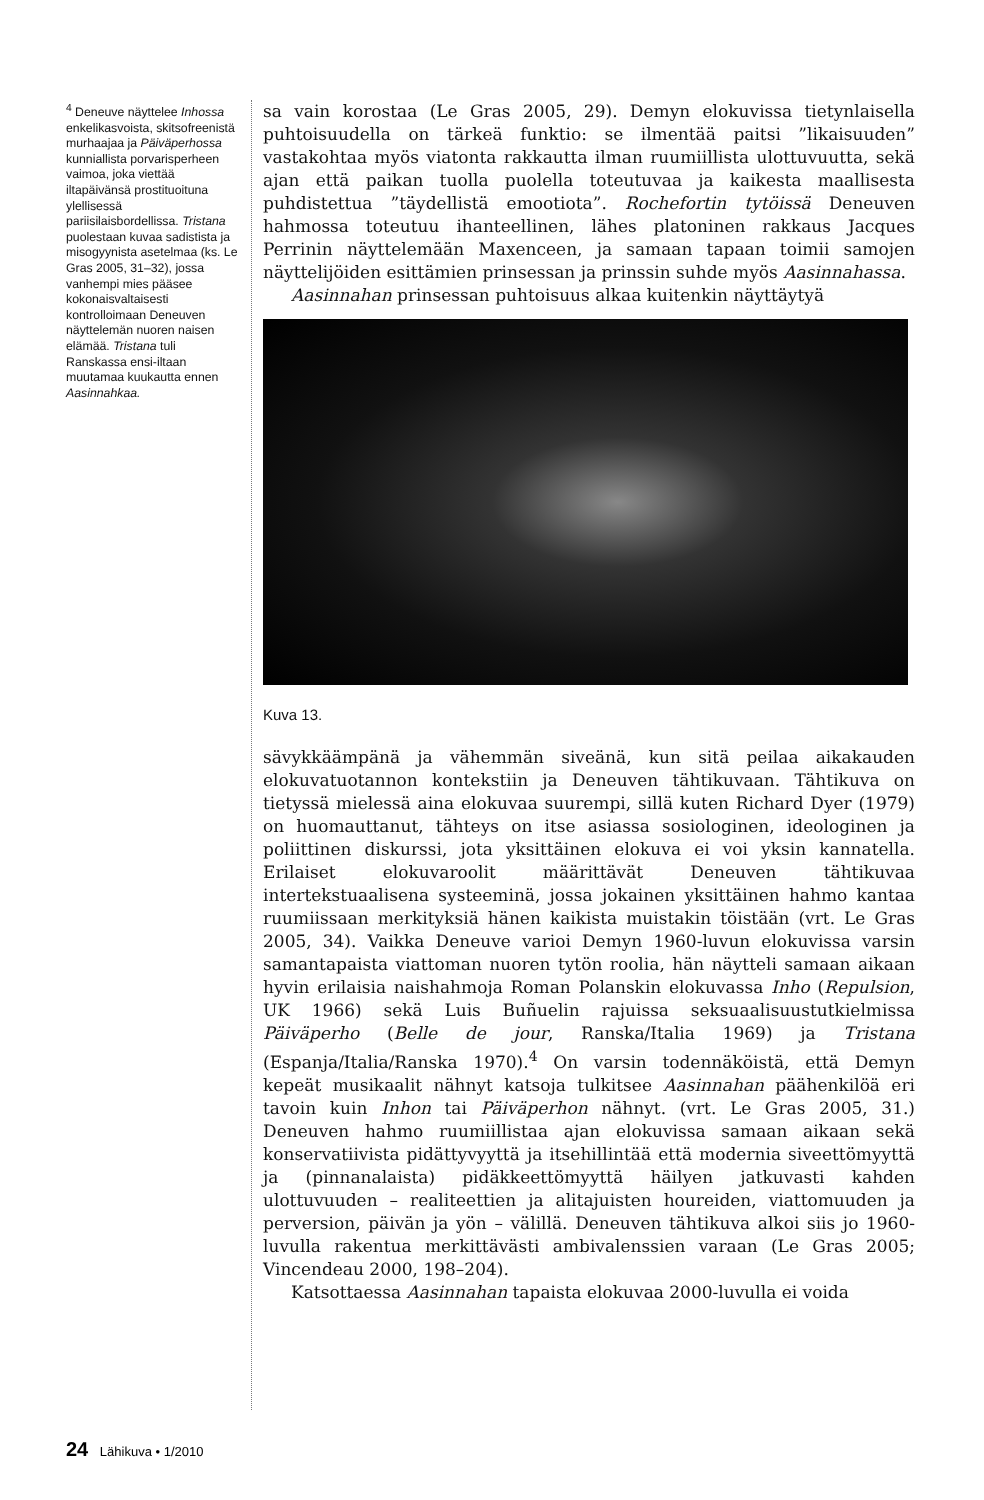<sup>4</sup> Deneuve näyttelee Inhossa enkelikasvoista, skitsofreenistä murhaajaa ja Päiväperhossa kunniallista porvarisperheen vaimoa, joka viettää iltapäivänsä prostituoituna ylellisessä pariisilaisbordellissa. Tristana puolestaan kuvaa sadistista ja misogyynista asetelmaa (ks. Le Gras 2005, 31–32), jossa vanhempi mies pääsee kokonaisvaltaisesti kontrolloimaan Deneuven näyttelemän nuoren naisen elämää. Tristana tuli Ranskassa ensi-iltaan muutamaa kuukautta ennen Aasinnahkaa.
sa vain korostaa (Le Gras 2005, 29). Demyn elokuvissa tietynlaisella puhtoisuudella on tärkeä funktio: se ilmentää paitsi ”likaisuuden” vastakohtaa myös viatonta rakkautta ilman ruumiillista ulottuvuutta, sekä ajan että paikan tuolla puolella toteutuvaa ja kaikesta maallisesta puhdistettua ”täydellistä emootiota”. Rochefortin tytöissä Deneuven hahmossa toteutuu ihanteellinen, lähes platoninen rakkaus Jacques Perrinin näyttelemään Maxenceen, ja samaan tapaan toimii samojen näyttelijöiden esittämien prinsessan ja prinssin suhde myös Aasinnahassa.
Aasinnahan prinsessan puhtoisuus alkaa kuitenkin näyttäytyä
Kuva 13.
sävykkäämpänä ja vähemmän siveänä, kun sitä peilaa aikakauden elokuvatuotannon kontekstiin ja Deneuven tähtikuvaan. Tähtikuva on tietyssä mielessä aina elokuvaa suurempi, sillä kuten Richard Dyer (1979) on huomauttanut, tähteys on itse asiassa sosiologinen, ideologinen ja poliittinen diskurssi, jota yksittäinen elokuva ei voi yksin kannatella. Erilaiset elokuvaroolit määrittävät Deneuven tähtikuvaa intertekstuaalisena systeeminä, jossa jokainen yksittäinen hahmo kantaa ruumiissaan merkityksiä hänen kaikista muistakin töistään (vrt. Le Gras 2005, 34). Vaikka Deneuve varioi Demyn 1960-luvun elokuvissa varsin samantapaista viattoman nuoren tytön roolia, hän näytteli samaan aikaan hyvin erilaisia naishahmoja Roman Polanskin elokuvassa Inho (Repulsion, UK 1966) sekä Luis Buñuelin rajuissa seksuaalisuustutkielmissa Päiväperho (Belle de jour, Ranska/Italia 1969) ja Tristana (Espanja/Italia/Ranska 1970).<sup>4</sup> On varsin todennäköistä, että Demyn kepeät musikaalit nähnyt katsoja tulkitsee Aasinnahan päähenkilöä eri tavoin kuin Inhon tai Päiväperhon nähnyt. (vrt. Le Gras 2005, 31.) Deneuven hahmo ruumiillistaa ajan elokuvissa samaan aikaan sekä konservatiivista pidättyvyyttä ja itsehillintää että modernia siveettömyyttä ja (pinnanalaista) pidäkkeettömyyttä häilyen jatkuvasti kahden ulottuvuuden – realiteettien ja alitajuisten houreiden, viattomuuden ja perversion, päivän ja yön – välillä. Deneuven tähtikuva alkoi siis jo 1960-luvulla rakentua merkittävästi ambivalenssien varaan (Le Gras 2005; Vincendeau 2000, 198–204).
Katsottaessa Aasinnahan tapaista elokuvaa 2000-luvulla ei voida
24 Lähikuva • 1/2010